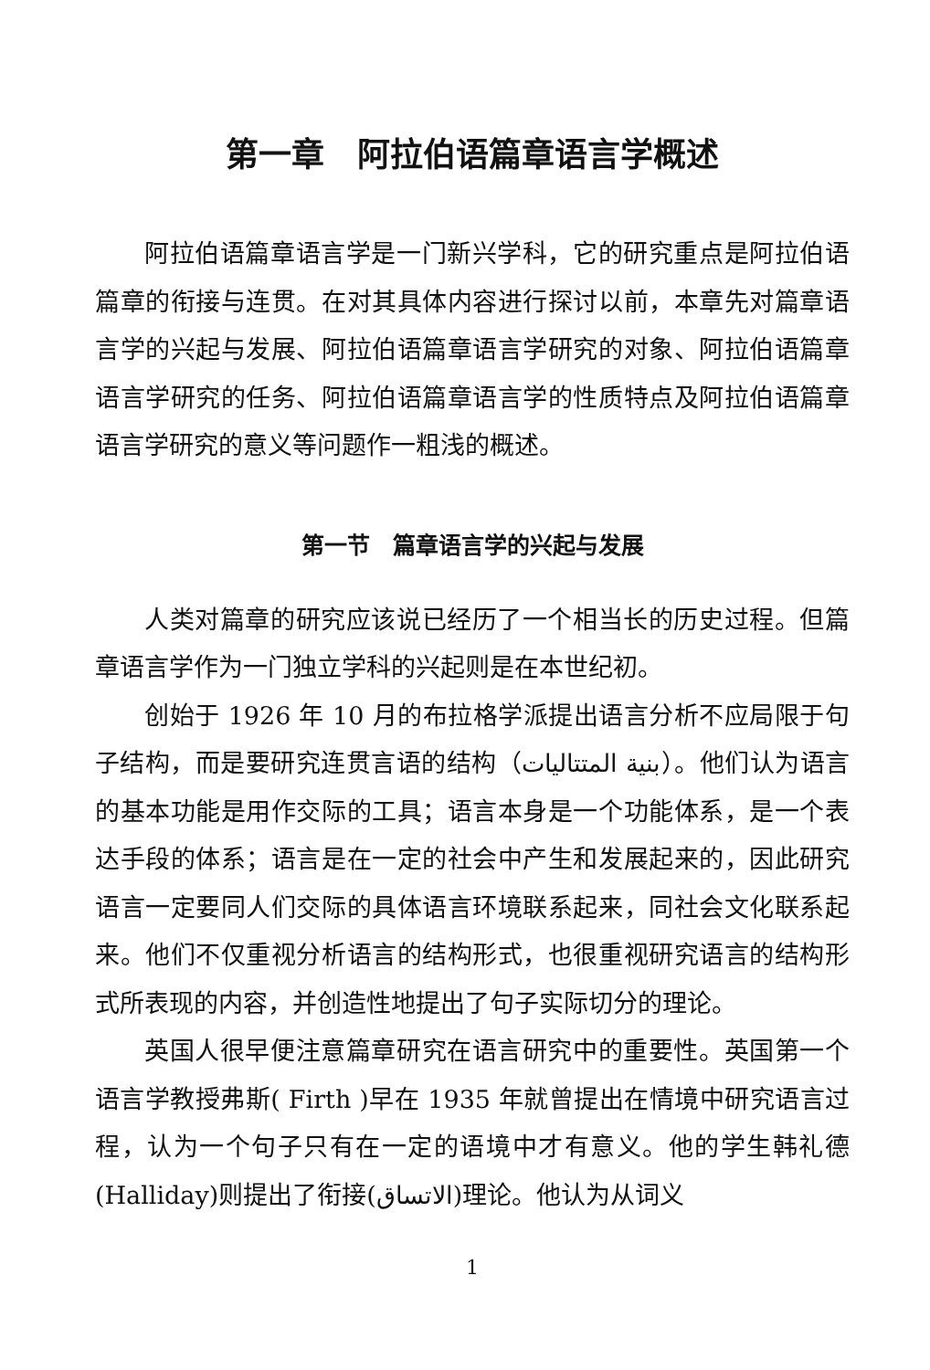第一章　阿拉伯语篇章语言学概述
阿拉伯语篇章语言学是一门新兴学科，它的研究重点是阿拉伯语篇章的衔接与连贯。在对其具体内容进行探讨以前，本章先对篇章语言学的兴起与发展、阿拉伯语篇章语言学研究的对象、阿拉伯语篇章语言学研究的任务、阿拉伯语篇章语言学的性质特点及阿拉伯语篇章语言学研究的意义等问题作一粗浅的概述。
第一节　篇章语言学的兴起与发展
人类对篇章的研究应该说已经历了一个相当长的历史过程。但篇章语言学作为一门独立学科的兴起则是在本世纪初。
创始于 1926 年 10 月的布拉格学派提出语言分析不应局限于句子结构，而是要研究连贯言语的结构（بنية المتتاليات）。他们认为语言的基本功能是用作交际的工具；语言本身是一个功能体系，是一个表达手段的体系；语言是在一定的社会中产生和发展起来的，因此研究语言一定要同人们交际的具体语言环境联系起来，同社会文化联系起来。他们不仅重视分析语言的结构形式，也很重视研究语言的结构形式所表现的内容，并创造性地提出了句子实际切分的理论。
英国人很早便注意篇章研究在语言研究中的重要性。英国第一个语言学教授弗斯( Firth )早在 1935 年就曾提出在情境中研究语言过程，认为一个句子只有在一定的语境中才有意义。他的学生韩礼德(Halliday)则提出了衔接(الاتساق)理论。他认为从词义
1